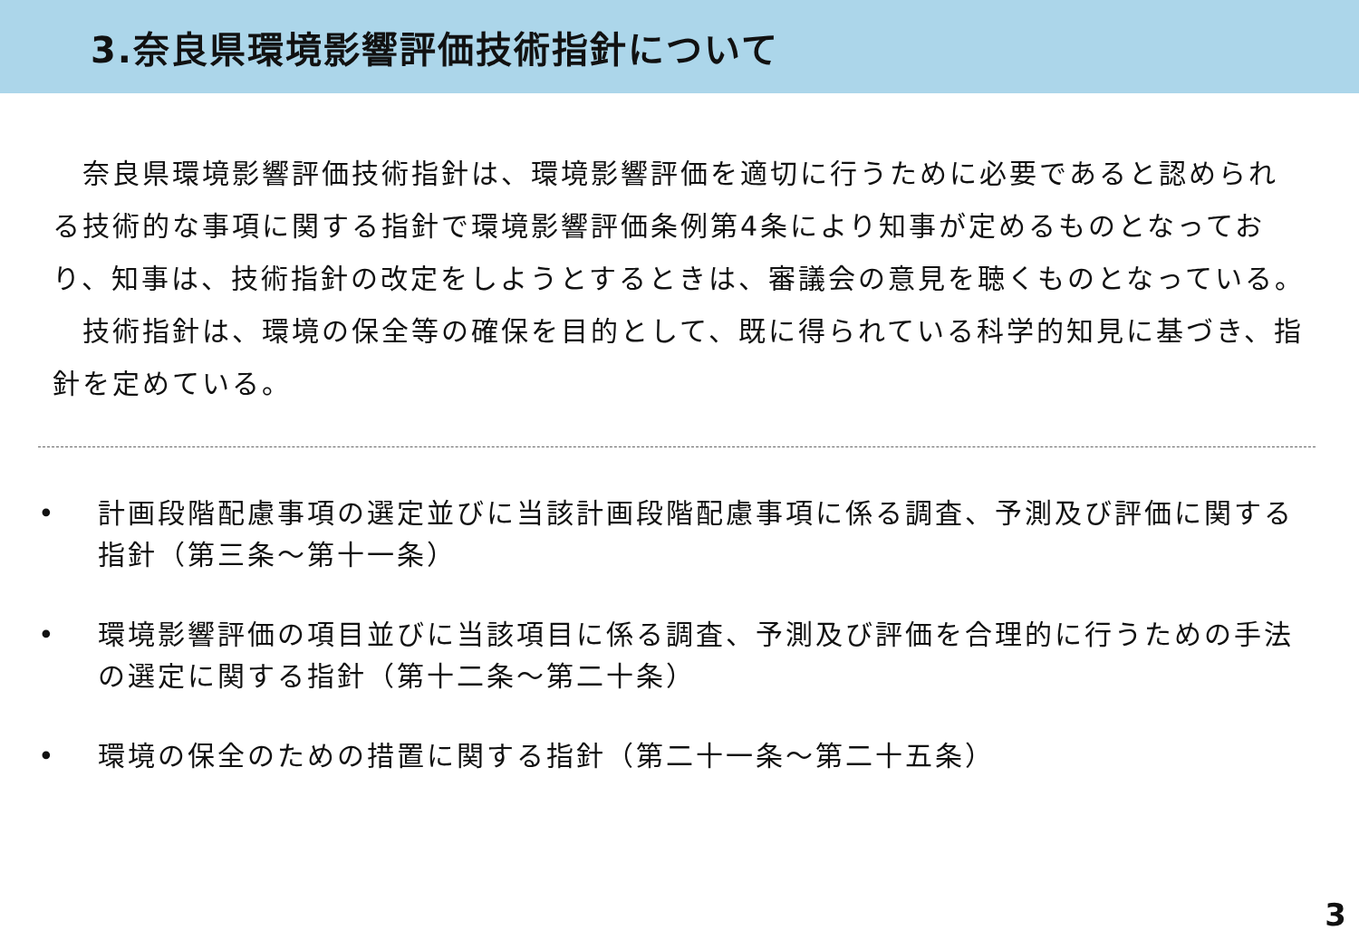3.奈良県環境影響評価技術指針について
　奈良県環境影響評価技術指針は、環境影響評価を適切に行うために必要であると認められる技術的な事項に関する指針で環境影響評価条例第4条により知事が定めるものとなっており、知事は、技術指針の改定をしようとするときは、審議会の意見を聴くものとなっている。
　技術指針は、環境の保全等の確保を目的として、既に得られている科学的知見に基づき、指針を定めている。
• 計画段階配慮事項の選定並びに当該計画段階配慮事項に係る調査、予測及び評価に関する指針（第三条～第十一条）
• 環境影響評価の項目並びに当該項目に係る調査、予測及び評価を合理的に行うための手法の選定に関する指針（第十二条～第二十条）
• 環境の保全のための措置に関する指針（第二十一条～第二十五条）
3